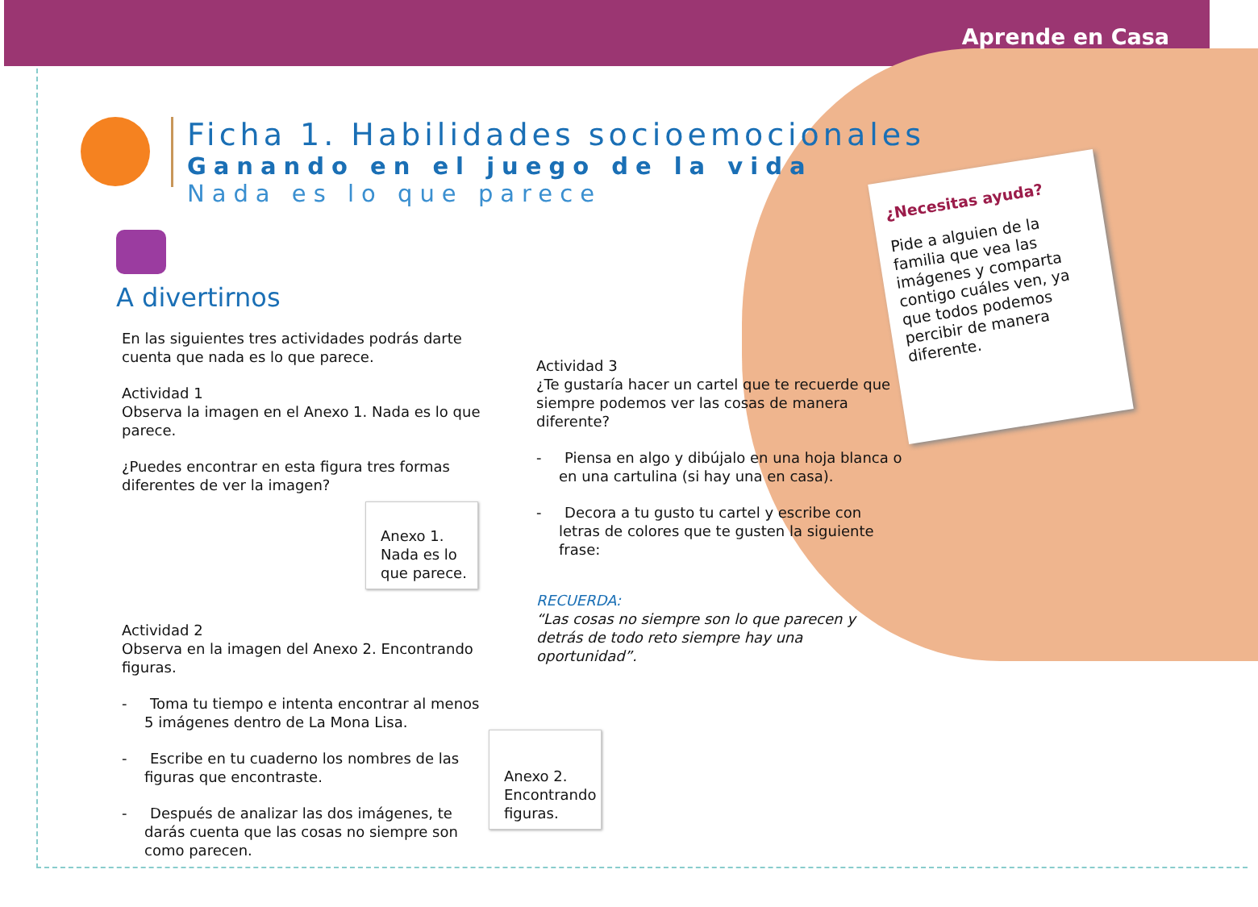Aprende en Casa
Ficha 1. Habilidades socioemocionales
Ganando en el juego de la vida
Nada es lo que parece
A divertirnos
En las siguientes tres actividades podrás darte cuenta que nada es lo que parece.
Actividad 1
Observa la imagen en el Anexo 1. Nada es lo que parece.
¿Puedes encontrar en esta figura tres formas diferentes de ver la imagen?
Actividad 2
Observa en la imagen del Anexo 2. Encontrando figuras.
- Toma tu tiempo e intenta encontrar al menos 5 imágenes dentro de La Mona Lisa.
- Escribe en tu cuaderno los nombres de las figuras que encontraste.
- Después de analizar las dos imágenes, te darás cuenta que las cosas no siempre son como parecen.
Anexo 1.
Nada es lo que parece.
Actividad 3
¿Te gustaría hacer un cartel que te recuerde que siempre podemos ver las cosas de manera diferente?
- Piensa en algo y dibújalo en una hoja blanca o en una cartulina (si hay una en casa).
- Decora a tu gusto tu cartel y escribe con letras de colores que te gusten la siguiente frase:
RECUERDA:
“Las cosas no siempre son lo que parecen y detrás de todo reto siempre hay una oportunidad”.
Anexo 2.
Encontrando figuras.
¿Necesitas ayuda?
Pide a alguien de la familia que vea las imágenes y comparta contigo cuáles ven, ya que todos podemos percibir de manera diferente.